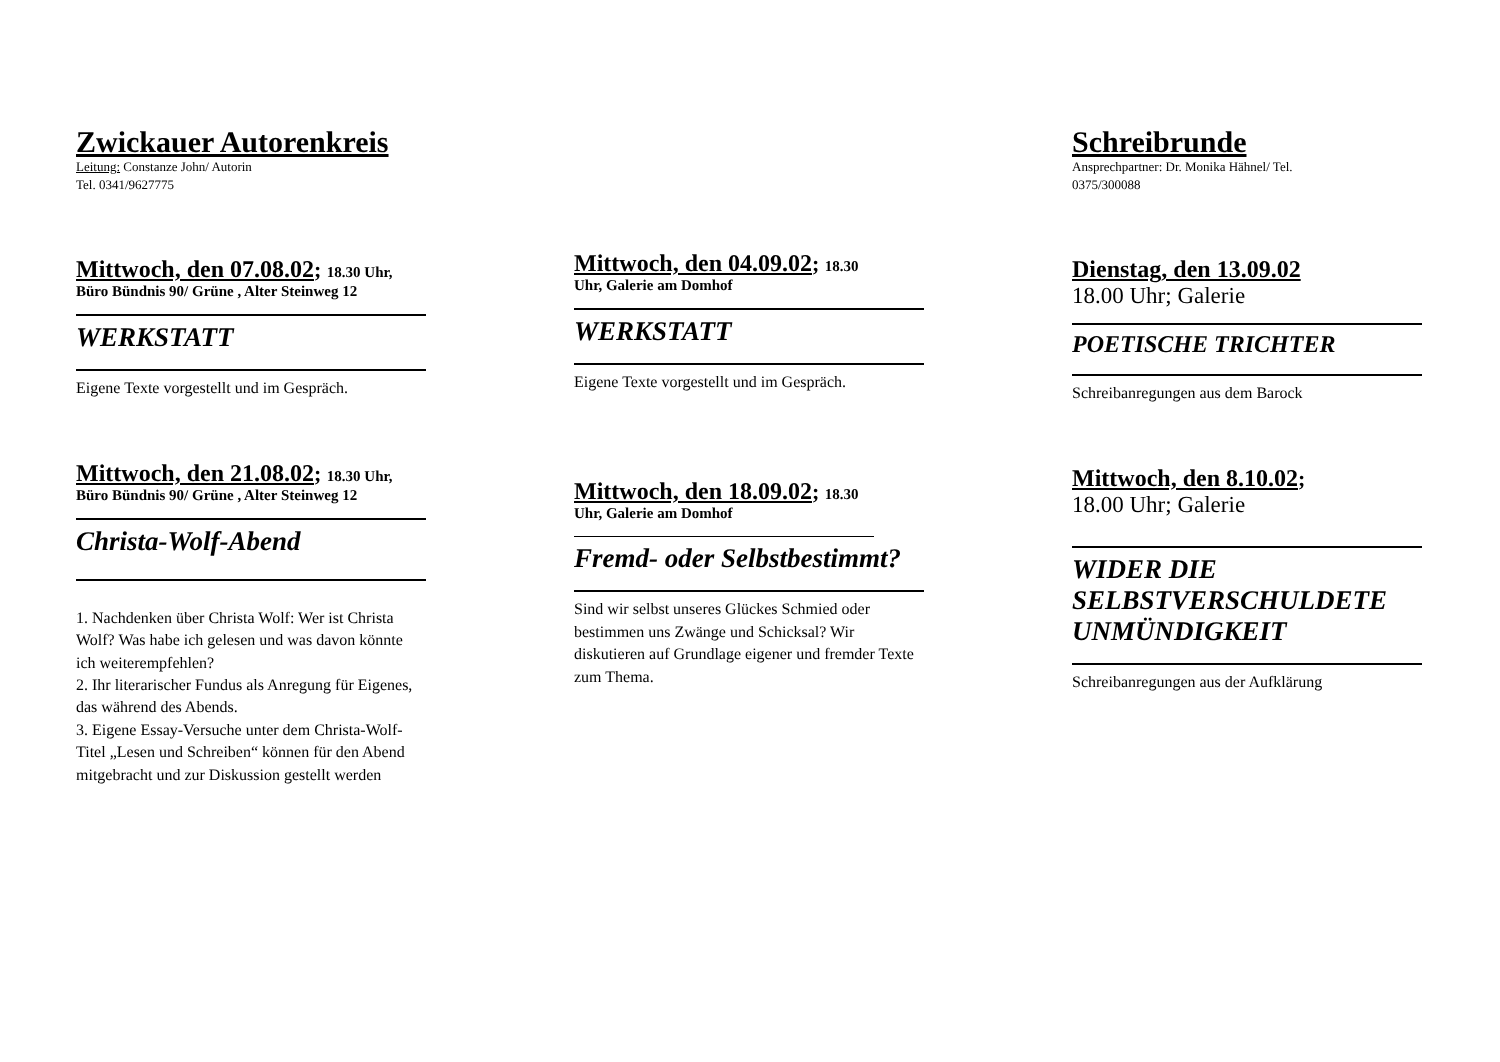Zwickauer Autorenkreis
Leitung: Constanze John/ Autorin
Tel. 0341/9627775
Mittwoch, den 07.08.02; 18.30 Uhr,
Büro Bündnis 90/ Grüne , Alter Steinweg 12
WERKSTATT
Eigene Texte vorgestellt und im Gespräch.
Mittwoch, den 21.08.02; 18.30 Uhr,
Büro Bündnis 90/ Grüne , Alter Steinweg 12
Christa-Wolf-Abend
1. Nachdenken über Christa Wolf: Wer ist Christa Wolf? Was habe ich gelesen und was davon könnte ich weiterempfehlen?
2. Ihr literarischer Fundus als Anregung für Eigenes, das während des Abends.
3. Eigene Essay-Versuche unter dem Christa-Wolf-Titel „Lesen und Schreiben“ können für den Abend mitgebracht und zur Diskussion gestellt werden
Mittwoch, den 04.09.02; 18.30
Uhr, Galerie am Domhof
WERKSTATT
Eigene Texte vorgestellt und im Gespräch.
Mittwoch, den 18.09.02; 18.30
Uhr, Galerie am Domhof
Fremd- oder Selbstbestimmt?
Sind wir selbst unseres Glückes Schmied oder bestimmen uns Zwänge und Schicksal? Wir diskutieren auf Grundlage eigener und fremder Texte zum Thema.
Schreibrunde
Ansprechpartner: Dr. Monika Hähnel/ Tel.
0375/300088
Dienstag, den 13.09.02
18.00 Uhr; Galerie
POETISCHE TRICHTER
Schreibanregungen aus dem Barock
Mittwoch, den 8.10.02;
18.00 Uhr; Galerie
WIDER DIE SELBSTVERSCHULDETE UNMÜNDIGKEIT
Schreibanregungen aus der Aufklärung